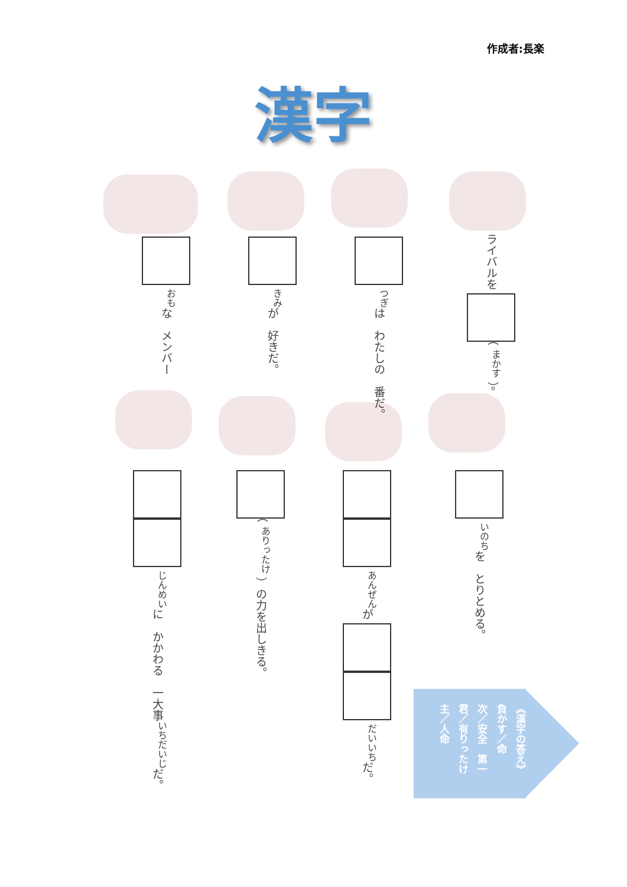作成者:長楽
漢字
<sup>おも</sup>な　メンバー
<sup>きみ</sup>が　好きだ。
<sup>つぎ</sup>は　わたしの　番だ。
ライバルを （ <sup>まかす</sup> ）。
<sup>じんめい</sup>に　かかわる　一大事<sup>いちだいじ</sup>だ。
（ <sup>ありったけ</sup> ）の力を出しきる。
<sup>あんぜん</sup>が <sup>だいいち</sup>だ。
<sup>いのち</sup>を　とりとめる。
《漢字の答え》
負かす／命
次／安全　第一
君／有りったけ
主／人命